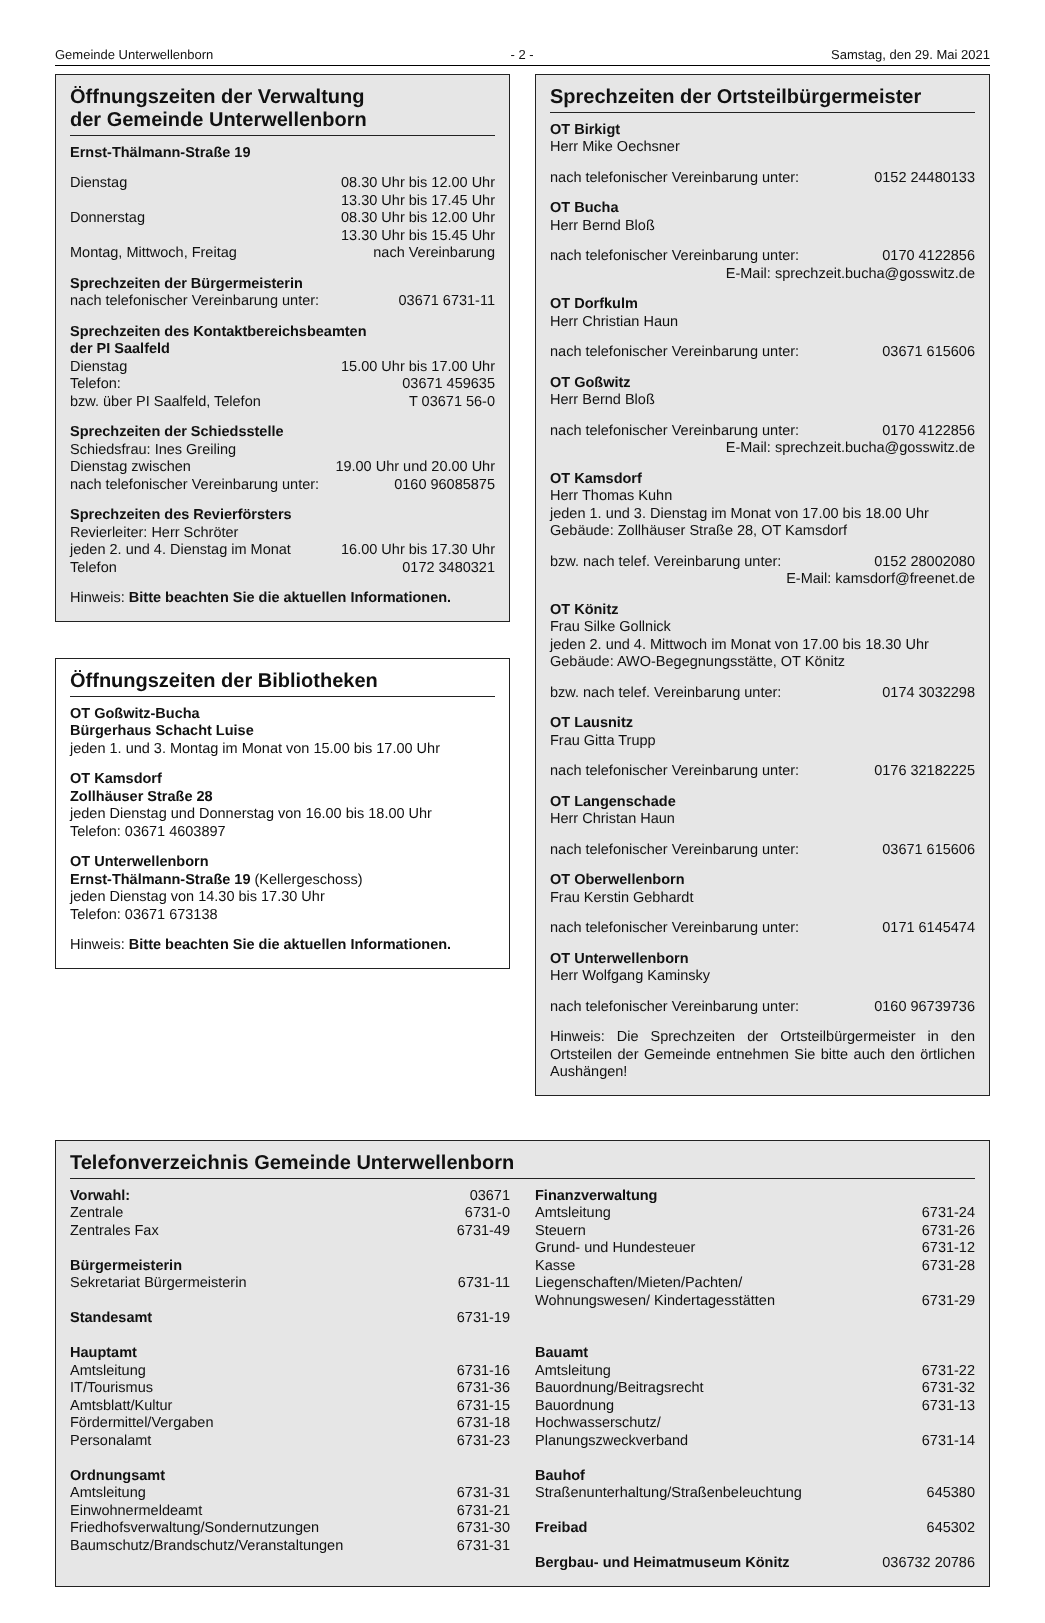Gemeinde Unterwellenborn - 2 - Samstag, den 29. Mai 2021
Öffnungszeiten der Verwaltung
der Gemeinde Unterwellenborn
Ernst-Thälmann-Straße 19
| Dienstag | 08.30 Uhr bis 12.00 Uhr |
| | 13.30 Uhr bis 17.45 Uhr |
| Donnerstag | 08.30 Uhr bis 12.00 Uhr |
| | 13.30 Uhr bis 15.45 Uhr |
| Montag, Mittwoch, Freitag | nach Vereinbarung |
Sprechzeiten der Bürgermeisterin
| nach telefonischer Vereinbarung unter: | 03671 6731-11 |
Sprechzeiten des Kontaktbereichsbeamten
der PI Saalfeld
| Dienstag | 15.00 Uhr bis 17.00 Uhr |
| Telefon: | 03671 459635 |
| bzw. über PI Saalfeld, Telefon | T 03671 56-0 |
Sprechzeiten der Schiedsstelle
Schiedsfrau: Ines Greiling
| Dienstag zwischen | 19.00 Uhr und 20.00 Uhr |
| nach telefonischer Vereinbarung unter: | 0160 96085875 |
Sprechzeiten des Revierförsters
Revierleiter: Herr Schröter
| jeden 2. und 4. Dienstag im Monat | 16.00 Uhr bis 17.30 Uhr |
| Telefon | 0172 3480321 |
Hinweis: Bitte beachten Sie die aktuellen Informationen.
Öffnungszeiten der Bibliotheken
OT Goßwitz-Bucha
Bürgerhaus Schacht Luise
jeden 1. und 3. Montag im Monat von 15.00 bis 17.00 Uhr
OT Kamsdorf
Zollhäuser Straße 28
jeden Dienstag und Donnerstag von 16.00 bis 18.00 Uhr
Telefon: 03671 4603897
OT Unterwellenborn
Ernst-Thälmann-Straße 19 (Kellergeschoss)
jeden Dienstag von 14.30 bis 17.30 Uhr
Telefon: 03671 673138
Hinweis: Bitte beachten Sie die aktuellen Informationen.
Sprechzeiten der Ortsteilbürgermeister
OT Birkigt
Herr Mike Oechsner
| nach telefonischer Vereinbarung unter: | 0152 24480133 |
OT Bucha
Herr Bernd Bloß
| nach telefonischer Vereinbarung unter: | 0170 4122856 |
E-Mail: sprechzeit.bucha@gosswitz.de
OT Dorfkulm
Herr Christian Haun
| nach telefonischer Vereinbarung unter: | 03671 615606 |
OT Goßwitz
Herr Bernd Bloß
| nach telefonischer Vereinbarung unter: | 0170 4122856 |
E-Mail: sprechzeit.bucha@gosswitz.de
OT Kamsdorf
Herr Thomas Kuhn
jeden 1. und 3. Dienstag im Monat von 17.00 bis 18.00 Uhr
Gebäude: Zollhäuser Straße 28, OT Kamsdorf
| bzw. nach telef. Vereinbarung unter: | 0152 28002080 |
E-Mail: kamsdorf@freenet.de
OT Könitz
Frau Silke Gollnick
jeden 2. und 4. Mittwoch im Monat von 17.00 bis 18.30 Uhr
Gebäude: AWO-Begegnungsstätte, OT Könitz
| bzw. nach telef. Vereinbarung unter: | 0174 3032298 |
OT Lausnitz
Frau Gitta Trupp
| nach telefonischer Vereinbarung unter: | 0176 32182225 |
OT Langenschade
Herr Christan Haun
| nach telefonischer Vereinbarung unter: | 03671 615606 |
OT Oberwellenborn
Frau Kerstin Gebhardt
| nach telefonischer Vereinbarung unter: | 0171 6145474 |
OT Unterwellenborn
Herr Wolfgang Kaminsky
| nach telefonischer Vereinbarung unter: | 0160 96739736 |
Hinweis: Die Sprechzeiten der Ortsteilbürgermeister in den Ortsteilen der Gemeinde entnehmen Sie bitte auch den örtlichen Aushängen!
Telefonverzeichnis Gemeinde Unterwellenborn
| Vorwahl: | 03671 |
| Zentrale | 6731-0 |
| Zentrales Fax | 6731-49 |
| Bürgermeisterin | |
| Sekretariat Bürgermeisterin | 6731-11 |
| Standesamt | 6731-19 |
| Hauptamt | |
| Amtsleitung | 6731-16 |
| IT/Tourismus | 6731-36 |
| Amtsblatt/Kultur | 6731-15 |
| Fördermittel/Vergaben | 6731-18 |
| Personalamt | 6731-23 |
| Ordnungsamt | |
| Amtsleitung | 6731-31 |
| Einwohnermeldeamt | 6731-21 |
| Friedhofsverwaltung/Sondernutzungen | 6731-30 |
| Baumschutz/Brandschutz/Veranstaltungen | 6731-31 |
| Finanzverwaltung | |
| Amtsleitung | 6731-24 |
| Steuern | 6731-26 |
| Grund- und Hundesteuer | 6731-12 |
| Kasse | 6731-28 |
| Liegenschaften/Mieten/Pachten/ Wohnungswesen/ Kindertagesstätten | 6731-29 |
| Bauamt | |
| Amtsleitung | 6731-22 |
| Bauordnung/Beitragsrecht | 6731-32 |
| Bauordnung | 6731-13 |
| Hochwasserschutz/ Planungszweckverband | 6731-14 |
| Bauhof | |
| Straßenunterhaltung/Straßenbeleuchtung | 645380 |
| Freibad | 645302 |
| Bergbau- und Heimatmuseum Könitz | 036732 20786 |